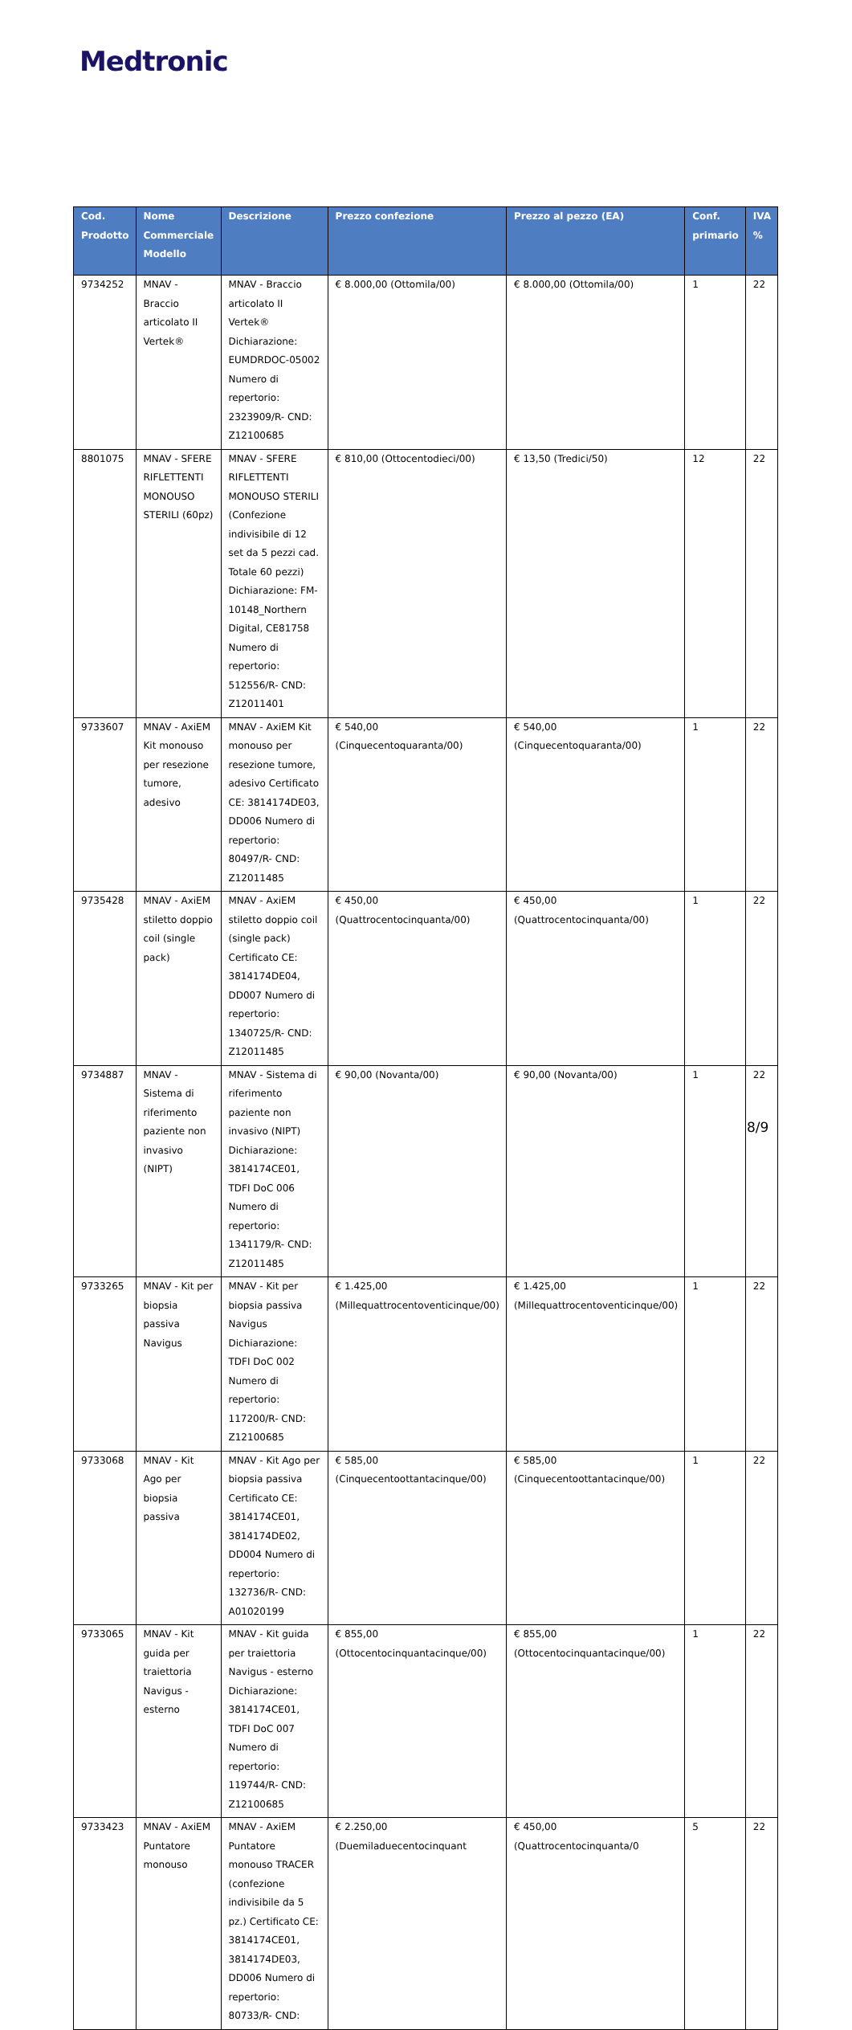Medtronic
| Cod. Prodotto | Nome Commerciale Modello | Descrizione | Prezzo confezione | Prezzo al pezzo (EA) | Conf. primario | IVA % |
| --- | --- | --- | --- | --- | --- | --- |
| 9734252 | MNAV - Braccio articolato II Vertek® | MNAV - Braccio articolato II Vertek® Dichiarazione: EUMDRDOC-05002 Numero di repertorio: 2323909/R- CND: Z12100685 | € 8.000,00 (Ottomila/00) | € 8.000,00 (Ottomila/00) | 1 | 22 |
| 8801075 | MNAV - SFERE RIFLETTENTI MONOUSO STERILI (60pz) | MNAV - SFERE RIFLETTENTI MONOUSO STERILI (Confezione indivisibile di 12 set da 5 pezzi cad. Totale 60 pezzi) Dichiarazione: FM-10148_Northern Digital, CE81758 Numero di repertorio: 512556/R- CND: Z12011401 | € 810,00 (Ottocentodieci/00) | € 13,50 (Tredici/50) | 12 | 22 |
| 9733607 | MNAV - AxiEM Kit monouso per resezione tumore, adesivo | MNAV - AxiEM Kit monouso per resezione tumore, adesivo Certificato CE: 3814174DE03, DD006 Numero di repertorio: 80497/R- CND: Z12011485 | € 540,00 (Cinquecentoquaranta/00) | € 540,00 (Cinquecentoquaranta/00) | 1 | 22 |
| 9735428 | MNAV - AxiEM stiletto doppio coil (single pack) | MNAV - AxiEM stiletto doppio coil (single pack) Certificato CE: 3814174DE04, DD007 Numero di repertorio: 1340725/R- CND: Z12011485 | € 450,00 (Quattrocentocinquanta/00) | € 450,00 (Quattrocentocinquanta/00) | 1 | 22 |
| 9734887 | MNAV - Sistema di riferimento paziente non invasivo (NIPT) | MNAV - Sistema di riferimento paziente non invasivo (NIPT) Dichiarazione: 3814174CE01, TDFI DoC 006 Numero di repertorio: 1341179/R- CND: Z12011485 | € 90,00 (Novanta/00) | € 90,00 (Novanta/00) | 1 | 22 |
| 9733265 | MNAV - Kit per biopsia passiva Navigus | MNAV - Kit per biopsia passiva Navigus Dichiarazione: TDFI DoC 002 Numero di repertorio: 117200/R- CND: Z12100685 | € 1.425,00 (Millequattrocentoventicinque/00) | € 1.425,00 (Millequattrocentoventicinque/00) | 1 | 22 |
| 9733068 | MNAV - Kit Ago per biopsia passiva | MNAV - Kit Ago per biopsia passiva Certificato CE: 3814174CE01, 3814174DE02, DD004 Numero di repertorio: 132736/R- CND: A01020199 | € 585,00 (Cinquecentoottantacinque/00) | € 585,00 (Cinquecentoottantacinque/00) | 1 | 22 |
| 9733065 | MNAV - Kit guida per traiettoria Navigus - esterno | MNAV - Kit guida per traiettoria Navigus - esterno Dichiarazione: 3814174CE01, TDFI DoC 007 Numero di repertorio: 119744/R- CND: Z12100685 | € 855,00 (Ottocentocinquantacinque/00) | € 855,00 (Ottocentocinquantacinque/00) | 1 | 22 |
| 9733423 | MNAV - AxiEM Puntatore monouso | MNAV - AxiEM Puntatore monouso TRACER (confezione indivisibile da 5 pz.) Certificato CE: 3814174CE01, 3814174DE03, DD006 Numero di repertorio: 80733/R- CND: | € 2.250,00 (Duemiladuecentocinquant | € 450,00 (Quattrocentocinquanta/0 | 5 | 22 |
8/9